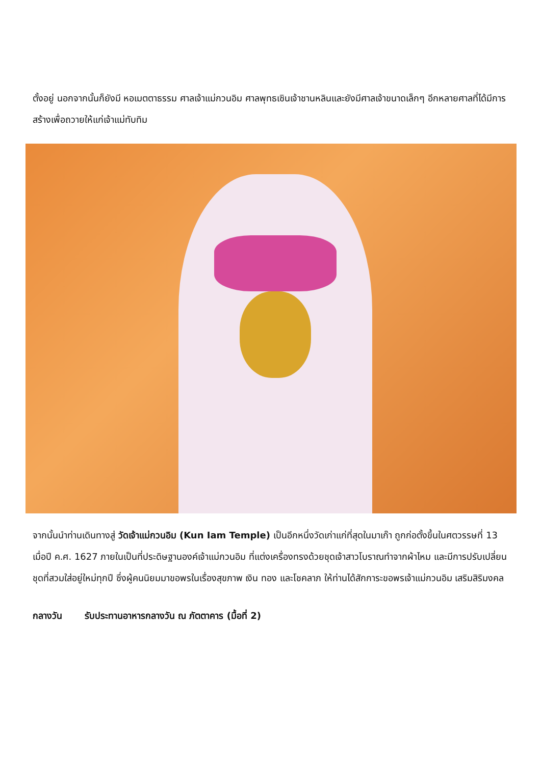ตั้งอยู่ นอกจากนั้นก็ยังมี หอเมตตาธรรม ศาลเจ้าแม่กวนอิม ศาลพุทธเซินเจ้าชานหลินและยังมีศาลเจ้าขนาดเล็กๆ อีกหลายศาลที่ได้มีการสร้างเพื่อถวายให้แก่เจ้าแม่ทับทิม
จากนั้นนำท่านเดินทางสู่ วัดเจ้าแม่กวนอิม (Kun Iam Temple) เป็นอีกหนึ่งวัดเก่าแก่ที่สุดในมาเก๊า ถูกก่อตั้งขึ้นในศตวรรษที่ 13 เมื่อปี ค.ศ. 1627 ภายในเป็นที่ประดิษฐานองค์เจ้าแม่กวนอิม ที่แต่งเครื่องทรงด้วยชุดเจ้าสาวโบราณทำจากผ้าไหม และมีการปรับเปลี่ยนชุดที่สวมใส่อยู่ใหม่ทุกปี ซึ่งผู้คนนิยมมาขอพรในเรื่องสุขภาพ เงิน ทอง และโชคลาภ ให้ท่านได้สักการะขอพรเจ้าแม่กวนอิม เสริมสิริมงคล
กลางวัน รับประทานอาหารกลางวัน ณ ภัตตาคาร (มื้อที่ 2)